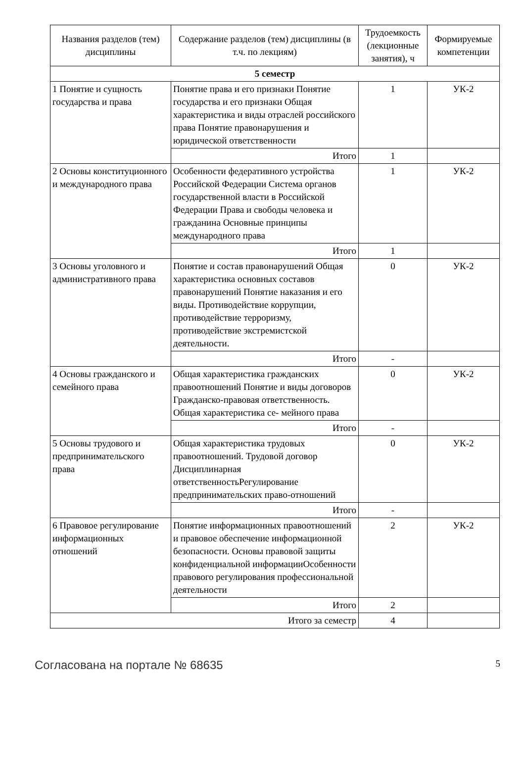| Названия разделов (тем) дисциплины | Содержание разделов (тем) дисциплины (в т.ч. по лекциям) | Трудоемкость (лекционные занятия), ч | Формируемые компетенции |
| --- | --- | --- | --- |
| 5 семестр | | | |
| 1 Понятие и сущность государства и права | Понятие права и его признаки Понятие государства и его признаки Общая характеристика и виды отраслей российского права Понятие правонарушения и юридической ответственности | 1 | УК-2 |
| | Итого | 1 | |
| 2 Основы конституционного и международного права | Особенности федеративного устройства Российской Федерации Система органов государственной власти в Российской Федерации Права и свободы человека и гражданина Основные принципы международного права | 1 | УК-2 |
| | Итого | 1 | |
| 3 Основы уголовного и административного права | Понятие и состав правонарушений Общая характеристика основных составов правонарушений Понятие наказания и его виды. Противодействие коррупции, противодействие терроризму, противодействие экстремистской деятельности. | 0 | УК-2 |
| | Итого | - | |
| 4 Основы гражданского и семейного права | Общая характеристика гражданских правоотношений Понятие и виды договоров Гражданско-правовая ответственность. Общая характеристика се- мейного права | 0 | УК-2 |
| | Итого | - | |
| 5 Основы трудового и предпринимательского права | Общая характеристика трудовых правоотношений. Трудовой договор Дисциплинарная ответственностьРегулирование предпринимательских право-отношений | 0 | УК-2 |
| | Итого | - | |
| 6 Правовое регулирование информационных отношений | Понятие информационных правоотношений и правовое обеспечение информационной безопасности. Основы правовой защиты конфиденциальной информацииОсобенности правового регулирования профессиональной деятельности | 2 | УК-2 |
| | Итого | 2 | |
| Итого за семестр | | 4 | |
Согласована на портале № 68635 5